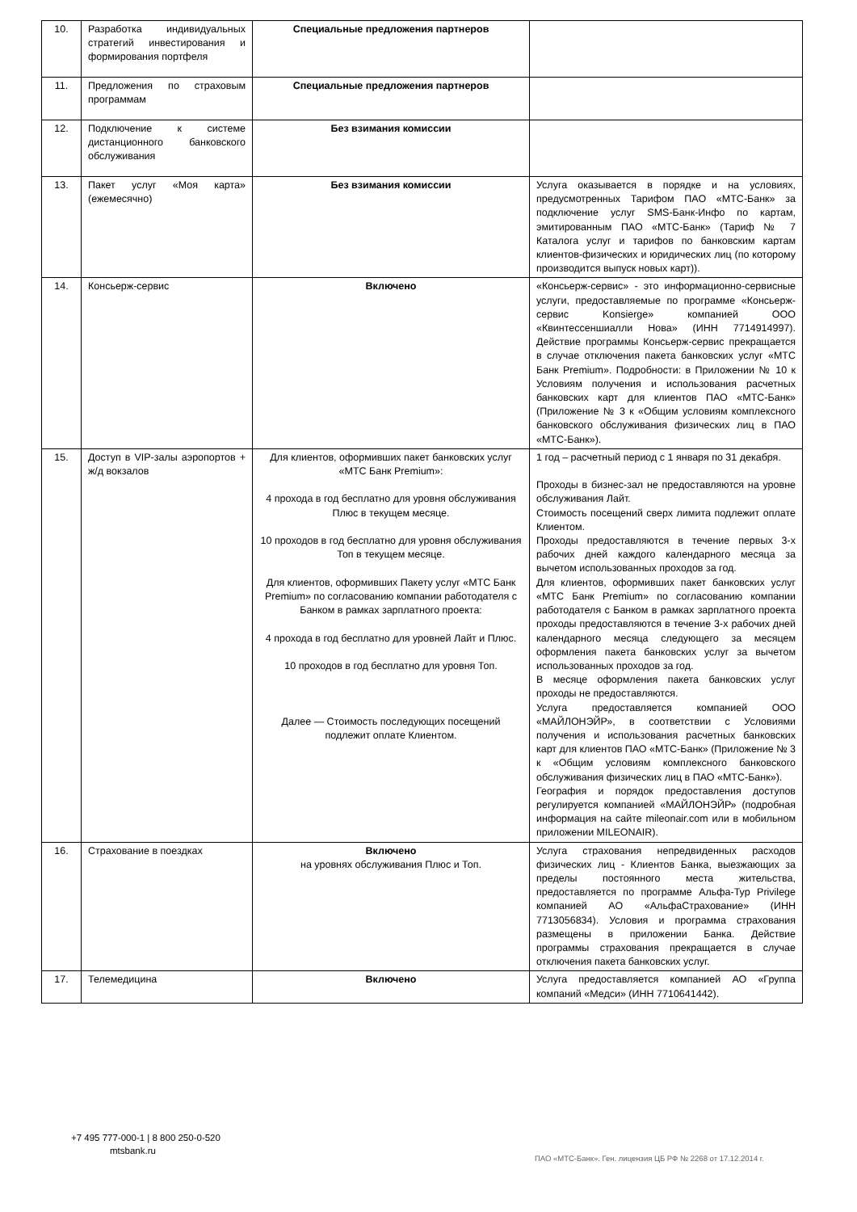| 10. | Разработка индивидуальных стратегий инвестирования и формирования портфеля | Специальные предложения партнеров | |
| 11. | Предложения по страховым программам | Специальные предложения партнеров | |
| 12. | Подключение к системе дистанционного банковского обслуживания | Без взимания комиссии | |
| 13. | Пакет услуг «Моя карта» (ежемесячно) | Без взимания комиссии | Услуга оказывается в порядке и на условиях, предусмотренных Тарифом ПАО «МТС-Банк» за подключение услуг SMS-Банк-Инфо по картам, эмитированным ПАО «МТС-Банк» (Тариф № 7 Каталога услуг и тарифов по банковским картам клиентов-физических и юридических лиц (по которому производится выпуск новых карт)). |
| 14. | Консьерж-сервис | Включено | «Консьерж-сервис» - это информационно-сервисные услуги, предоставляемые по программе «Консьерж-сервис Konsierge» компанией ООО «Квинтессеншиалли Нова» (ИНН 7714914997). Действие программы Консьерж-сервис прекращается в случае отключения пакета банковских услуг «МТС Банк Premium». Подробности: в Приложении № 10 к Условиям получения и использования расчетных банковских карт для клиентов ПАО «МТС-Банк» (Приложение № 3 к «Общим условиям комплексного банковского обслуживания физических лиц в ПАО «МТС-Банк»). |
| 15. | Доступ в VIP-залы аэропортов + ж/д вокзалов | Для клиентов, оформивших пакет банковских услуг «МТС Банк Premium»: 4 прохода в год бесплатно для уровня обслуживания Плюс в текущем месяце. 10 проходов в год бесплатно для уровня обслуживания Топ в текущем месяце. Для клиентов, оформивших Пакету услуг «МТС Банк Premium» по согласованию компании работодателя с Банком в рамках зарплатного проекта: 4 прохода в год бесплатно для уровней Лайт и Плюс. 10 проходов в год бесплатно для уровня Топ. Далее — Стоимость последующих посещений подлежит оплате Клиентом. | 1 год – расчетный период с 1 января по 31 декабря. Проходы в бизнес-зал не предоставляются на уровне обслуживания Лайт. Стоимость посещений сверх лимита подлежит оплате Клиентом. Проходы предоставляются в течение первых 3-х рабочих дней каждого календарного месяца за вычетом использованных проходов за год. Для клиентов, оформивших пакет банковских услуг «МТС Банк Premium» по согласованию компании работодателя с Банком в рамках зарплатного проекта проходы предоставляются в течение 3-х рабочих дней календарного месяца следующего за месяцем оформления пакета банковских услуг за вычетом использованных проходов за год. В месяце оформления пакета банковских услуг проходы не предоставляются. Услуга предоставляется компанией ООО «МАЙЛОНЭЙР», в соответствии с Условиями получения и использования расчетных банковских карт для клиентов ПАО «МТС-Банк» (Приложение № 3 к «Общим условиям комплексного банковского обслуживания физических лиц в ПАО «МТС-Банк»). География и порядок предоставления доступов регулируется компанией «МАЙЛОНЭЙР» (подробная информация на сайте mileonair.com или в мобильном приложении MILEONAIR). |
| 16. | Страхование в поездках | Включено на уровнях обслуживания Плюс и Топ. | Услуга страхования непредвиденных расходов физических лиц - Клиентов Банка, выезжающих за пределы постоянного места жительства, предоставляется по программе Альфа-Тур Privilege компанией АО «АльфаСтрахование» (ИНН 7713056834). Условия и программа страхования размещены в приложении Банка. Действие программы страхования прекращается в случае отключения пакета банковских услуг. |
| 17. | Телемедицина | Включено | Услуга предоставляется компанией АО «Группа компаний «Медси» (ИНН 7710641442). |
+7 495 777-000-1 | 8 800 250-0-520
mtsbank.ru
ПАО «МТС-Банк». Ген. лицензия ЦБ РФ № 2268 от 17.12.2014 г.